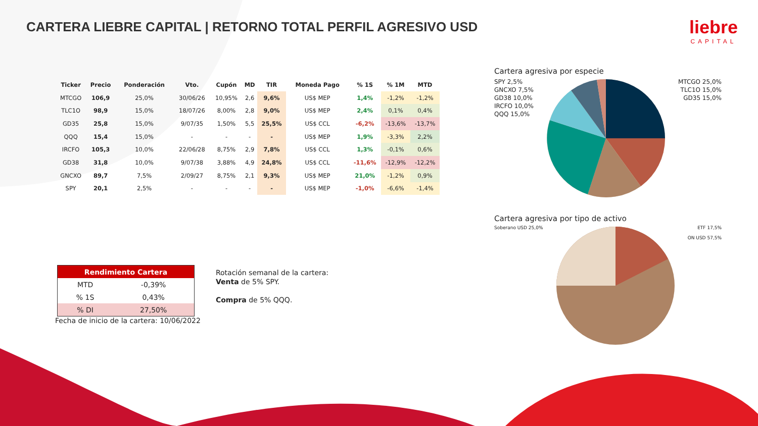CARTERA LIEBRE CAPITAL | RETORNO TOTAL PERFIL AGRESIVO USD
liebre
CAPITAL
| Ticker | Precio | Ponderación | Vto. | Cupón | MD | TIR | Moneda Pago | % 1S | % 1M | MTD |
| --- | --- | --- | --- | --- | --- | --- | --- | --- | --- | --- |
| MTCGO | 106,9 | 25,0% | 30/06/26 | 10,95% | 2,6 | 9,6% | US$ MEP | 1,4% | -1,2% | -1,2% |
| TLC1O | 98,9 | 15,0% | 18/07/26 | 8,00% | 2,8 | 9,0% | US$ MEP | 2,4% | 0,1% | 0,4% |
| GD35 | 25,8 | 15,0% | 9/07/35 | 1,50% | 5,5 | 25,5% | US$ CCL | -6,2% | -13,6% | -13,7% |
| QQQ | 15,4 | 15,0% | - | - | - | - | US$ MEP | 1,9% | -3,3% | 2,2% |
| IRCFO | 105,3 | 10,0% | 22/06/28 | 8,75% | 2,9 | 7,8% | US$ CCL | 1,3% | -0,1% | 0,6% |
| GD38 | 31,8 | 10,0% | 9/07/38 | 3,88% | 4,9 | 24,8% | US$ CCL | -11,6% | -12,9% | -12,2% |
| GNCXO | 89,7 | 7,5% | 2/09/27 | 8,75% | 2,1 | 9,3% | US$ MEP | 21,0% | -1,2% | 0,9% |
| SPY | 20,1 | 2,5% | - | - | - | - | US$ MEP | -1,0% | -6,6% | -1,4% |
| Rendimiento Cartera | |
| --- | --- |
| MTD | -0,39% |
| % 1S | 0,43% |
| % DI | 27,50% |
Fecha de inicio de la cartera: 10/06/2022
Rotación semanal de la cartera:
Venta de 5% SPY.
Compra de 5% QQQ.
Cartera agresiva por especie
SPY 2,5%
GNCXO 7,5%
GD38 10,0%
IRCFO 10,0%
QQQ 15,0%
MTCGO 25,0%
TLC1O 15,0%
GD35 15,0%
Cartera agresiva por tipo de activo
Soberano USD 25,0% ETF 17,5%
ON USD 57,5%